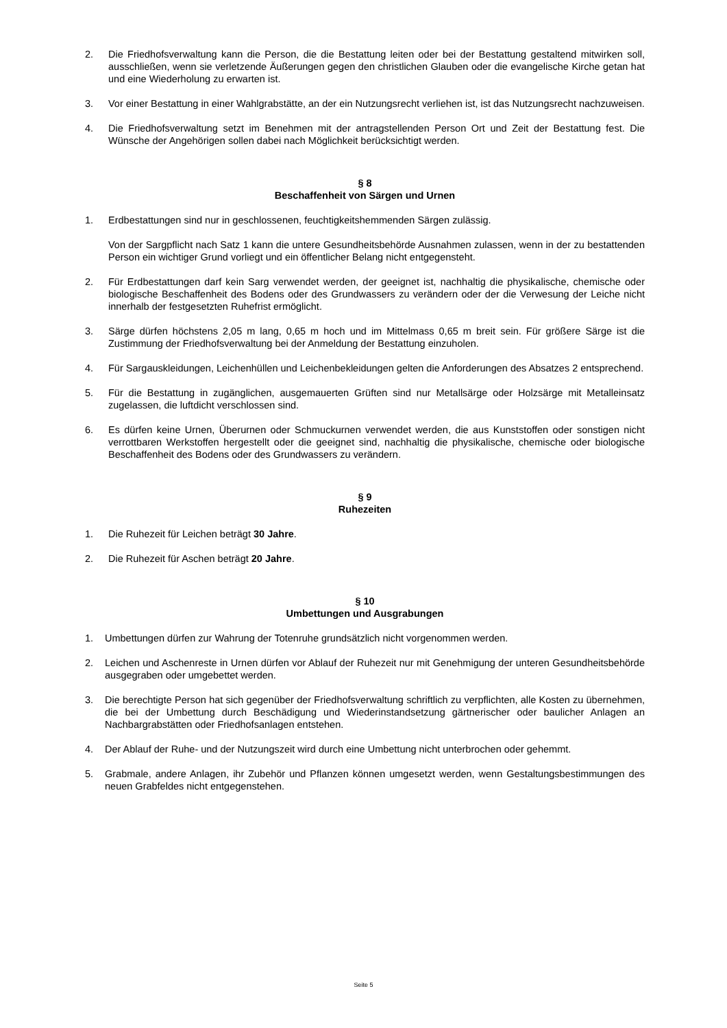2. Die Friedhofsverwaltung kann die Person, die die Bestattung leiten oder bei der Bestattung gestaltend mitwirken soll, ausschließen, wenn sie verletzende Äußerungen gegen den christlichen Glauben oder die evangelische Kirche getan hat und eine Wiederholung zu erwarten ist.
3. Vor einer Bestattung in einer Wahlgrabstätte, an der ein Nutzungsrecht verliehen ist, ist das Nutzungsrecht nachzuweisen.
4. Die Friedhofsverwaltung setzt im Benehmen mit der antragstellenden Person Ort und Zeit der Bestattung fest. Die Wünsche der Angehörigen sollen dabei nach Möglichkeit berücksichtigt werden.
§ 8
Beschaffenheit von Särgen und Urnen
1. Erdbestattungen sind nur in geschlossenen, feuchtigkeitshemmenden Särgen zulässig.
Von der Sargpflicht nach Satz 1 kann die untere Gesundheitsbehörde Ausnahmen zulassen, wenn in der zu bestattenden Person ein wichtiger Grund vorliegt und ein öffentlicher Belang nicht entgegensteht.
2. Für Erdbestattungen darf kein Sarg verwendet werden, der geeignet ist, nachhaltig die physikalische, chemische oder biologische Beschaffenheit des Bodens oder des Grundwassers zu verändern oder der die Verwesung der Leiche nicht innerhalb der festgesetzten Ruhefrist ermöglicht.
3. Särge dürfen höchstens 2,05 m lang, 0,65 m hoch und im Mittelmass 0,65 m breit sein. Für größere Särge ist die Zustimmung der Friedhofsverwaltung bei der Anmeldung der Bestattung einzuholen.
4. Für Sargauskleidungen, Leichenhüllen und Leichenbekleidungen gelten die Anforderungen des Absatzes 2 entsprechend.
5. Für die Bestattung in zugänglichen, ausgemauerten Grüften sind nur Metallsärge oder Holzsärge mit Metalleinsatz zugelassen, die luftdicht verschlossen sind.
6. Es dürfen keine Urnen, Überurnen oder Schmuckurnen verwendet werden, die aus Kunststoffen oder sonstigen nicht verrottbaren Werkstoffen hergestellt oder die geeignet sind, nachhaltig die physikalische, chemische oder biologische Beschaffenheit des Bodens oder des Grundwassers zu verändern.
§ 9
Ruhezeiten
1. Die Ruhezeit für Leichen beträgt 30 Jahre.
2. Die Ruhezeit für Aschen beträgt 20 Jahre.
§ 10
Umbettungen und Ausgrabungen
1. Umbettungen dürfen zur Wahrung der Totenruhe grundsätzlich nicht vorgenommen werden.
2. Leichen und Aschenreste in Urnen dürfen vor Ablauf der Ruhezeit nur mit Genehmigung der unteren Gesundheitsbehörde ausgegraben oder umgebettet werden.
3. Die berechtigte Person hat sich gegenüber der Friedhofsverwaltung schriftlich zu verpflichten, alle Kosten zu übernehmen, die bei der Umbettung durch Beschädigung und Wiederinstandsetzung gärtnerischer oder baulicher Anlagen an Nachbargrabstätten oder Friedhofsanlagen entstehen.
4. Der Ablauf der Ruhe- und der Nutzungszeit wird durch eine Umbettung nicht unterbrochen oder gehemmt.
5. Grabmale, andere Anlagen, ihr Zubehör und Pflanzen können umgesetzt werden, wenn Gestaltungsbestimmungen des neuen Grabfeldes nicht entgegenstehen.
Seite 5